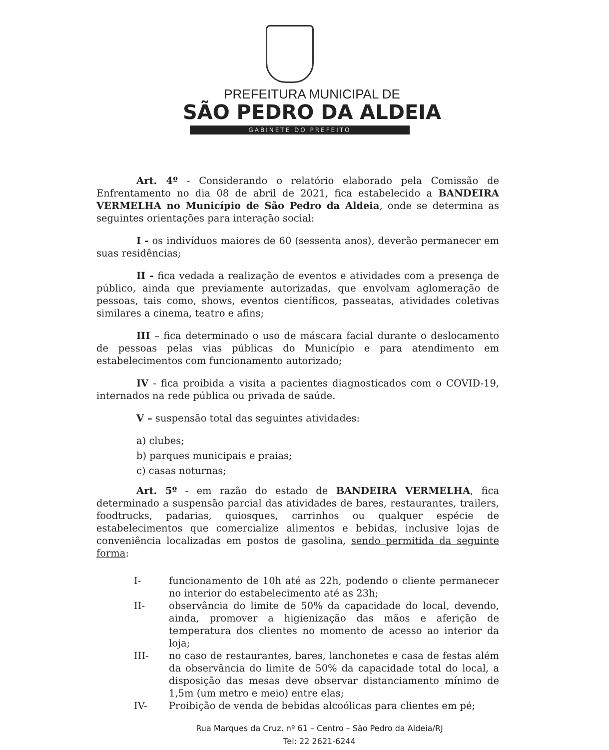PREFEITURA MUNICIPAL DE
SÃO PEDRO DA ALDEIA
GABINETE DO PREFEITO
Art. 4º - Considerando o relatório elaborado pela Comissão de Enfrentamento no dia 08 de abril de 2021, fica estabelecido a BANDEIRA VERMELHA no Município de São Pedro da Aldeia, onde se determina as seguintes orientações para interação social:
I - os indivíduos maiores de 60 (sessenta anos), deverão permanecer em suas residências;
II - fica vedada a realização de eventos e atividades com a presença de público, ainda que previamente autorizadas, que envolvam aglomeração de pessoas, tais como, shows, eventos científicos, passeatas, atividades coletivas similares a cinema, teatro e afins;
III – fica determinado o uso de máscara facial durante o deslocamento de pessoas pelas vias públicas do Município e para atendimento em estabelecimentos com funcionamento autorizado;
IV - fica proibida a visita a pacientes diagnosticados com o COVID-19, internados na rede pública ou privada de saúde.
V – suspensão total das seguintes atividades:
a) clubes;
b) parques municipais e praias;
c) casas noturnas;
Art. 5º - em razão do estado de BANDEIRA VERMELHA, fica determinado a suspensão parcial das atividades de bares, restaurantes, trailers, foodtrucks, padarias, quiosques, carrinhos ou qualquer espécie de estabelecimentos que comercialize alimentos e bebidas, inclusive lojas de conveniência localizadas em postos de gasolina, sendo permitida da seguinte forma:
I- funcionamento de 10h até as 22h, podendo o cliente permanecer no interior do estabelecimento até as 23h;
II- observância do limite de 50% da capacidade do local, devendo, ainda, promover a higienização das mãos e aferição de temperatura dos clientes no momento de acesso ao interior da loja;
III- no caso de restaurantes, bares, lanchonetes e casa de festas além da observância do limite de 50% da capacidade total do local, a disposição das mesas deve observar distanciamento mínimo de 1,5m (um metro e meio) entre elas;
IV- Proibição de venda de bebidas alcoólicas para clientes em pé;
Rua Marques da Cruz, nº 61 – Centro – São Pedro da Aldeia/RJ
Tel: 22 2621-6244